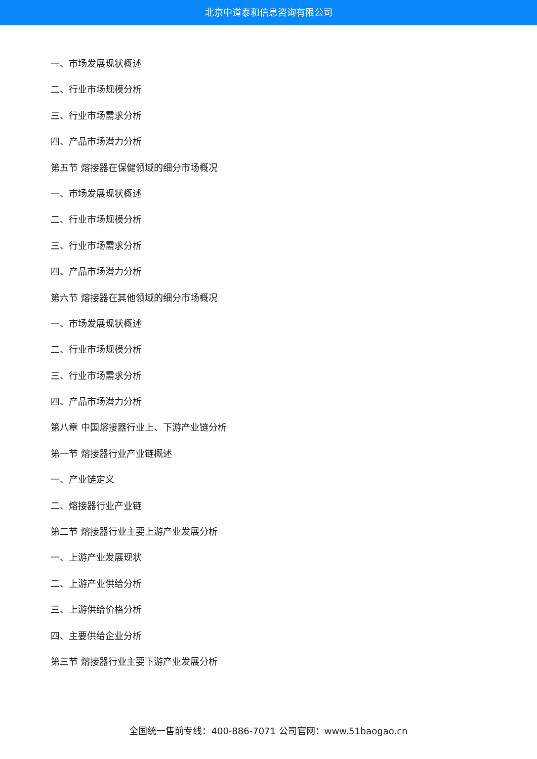北京中道泰和信息咨询有限公司
一、市场发展现状概述
二、行业市场规模分析
三、行业市场需求分析
四、产品市场潜力分析
第五节 熔接器在保健领域的细分市场概况
一、市场发展现状概述
二、行业市场规模分析
三、行业市场需求分析
四、产品市场潜力分析
第六节 熔接器在其他领域的细分市场概况
一、市场发展现状概述
二、行业市场规模分析
三、行业市场需求分析
四、产品市场潜力分析
第八章 中国熔接器行业上、下游产业链分析
第一节 熔接器行业产业链概述
一、产业链定义
二、熔接器行业产业链
第二节 熔接器行业主要上游产业发展分析
一、上游产业发展现状
二、上游产业供给分析
三、上游供给价格分析
四、主要供给企业分析
第三节 熔接器行业主要下游产业发展分析
全国统一售前专线：400-886-7071 公司官网：www.51baogao.cn